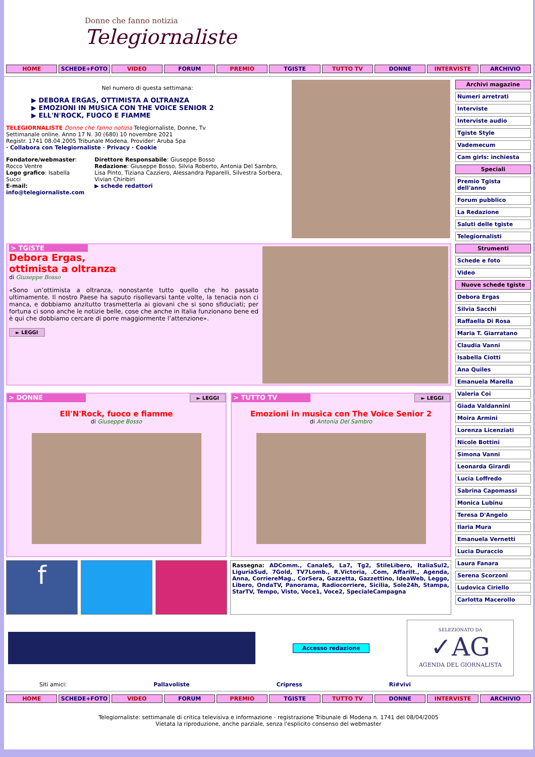Donne che fanno notizia
Telegiornaliste
HOME SCHEDE+FOTO VIDEO FORUM PREMIO TGISTE TUTTO TV DONNE INTERVISTE ARCHIVIO
Nel numero di questa settimana:
▶ DEBORA ERGAS, OTTIMISTA A OLTRANZA
▶ EMOZIONI IN MUSICA CON THE VOICE SENIOR 2
▶ ELL'N'ROCK, FUOCO E FIAMME
TELEGIORNALISTE Donne che fanno notizia Telegiornaliste, Donne, Tv
Settimanale online. Anno 17 N. 30 (680) 10 novembre 2021
Registr. 1741 08.04.2005 Tribunale Modena. Provider: Aruba Spa
· Collabora con Telegiornaliste · Privacy · Cookie
Fondatore/webmaster: Rocco Ventre
Logo grafico: Isabella Succi
E-mail: info@telegiornaliste.com
Direttore Responsabile: Giuseppe Bosso
Redazione: Giuseppe Bosso, Silvia Roberto, Antonia Del Sambro, Lisa Pinto, Tiziana Cazziero, Alessandra Paparelli, Silvestra Sorbera, Vivian Chiribiri
▶ schede redattori
> TGISTE
Debora Ergas,
ottimista a oltranza
di Giuseppe Bosso
«Sono un’ottimista a oltranza, nonostante tutto quello che ho passato ultimamente. Il nostro Paese ha saputo risollevarsi tante volte, la tenacia non ci manca, e dobbiamo anzitutto trasmetterla ai giovani che si sono sfiduciati; per fortuna ci sono anche le notizie belle, cose che anche in Italia funzionano bene ed è qui che dobbiamo cercare di porre maggiormente l’attenzione».
► LEGGI
> DONNE
► LEGGI
Ell'N'Rock, fuoco e fiamme
di Giuseppe Bosso
> TUTTO TV
► LEGGI
Emozioni in musica con The Voice Senior 2
di Antonia Del Sambro
f
Rassegna: ADComm., Canale5, La7, Tg2, StileLibero, ItaliaSul2, LiguriaSud, 7Gold, TV7Lomb., R.Victoria, .Com, AffariIt., Agenda, Anna, CorriereMag., CorSera, Gazzetta, Gazzettino, IdeaWeb, Leggo, Libero, OndaTV, Panorama, Radiocorriere, Sicilia, Sole24h, Stampa, StarTV, Tempo, Visto, Voce1, Voce2, SpecialeCampagna
Archivi magazine
Numeri arretrati
Interviste
Interviste audio
Tgiste Style
Vademecum
Cam girls: inchiesta
Speciali
Premio Tgista dell'anno
Forum pubblico
La Redazione
Saluti delle tgiste
Telegiornalisti
Strumenti
Schede e foto
Video
Nuove schede tgiste
Debora Ergas
Silvia Sacchi
Raffaella Di Rosa
Maria T. Giarratano
Claudia Vanni
Isabella Ciotti
Ana Quiles
Emanuela Marella
Valeria Coi
Giada Valdannini
Moira Armini
Lorenza Licenziati
Nicole Bottini
Simona Vanni
Leonarda Girardi
Lucia Loffredo
Sabrina Capomassi
Monica Lubinu
Teresa D'Angelo
Ilaria Mura
Emanuela Vernetti
Lucia Duraccio
Laura Fanara
Serena Scorzoni
Ludovica Ciriello
Carlotta Macerollo
Accesso redazione
SELEZIONATO DA
✓AG
AGENDA DEL GIORNALISTA
Siti amici: Pallavoliste Cripress Ri#vivi
HOME SCHEDE+FOTO VIDEO FORUM PREMIO TGISTE TUTTO TV DONNE INTERVISTE ARCHIVIO
Telegiornaliste: settimanale di critica televisiva e informazione - registrazione Tribunale di Modena n. 1741 del 08/04/2005
Vietata la riproduzione, anche parziale, senza l'esplicito consenso del webmaster